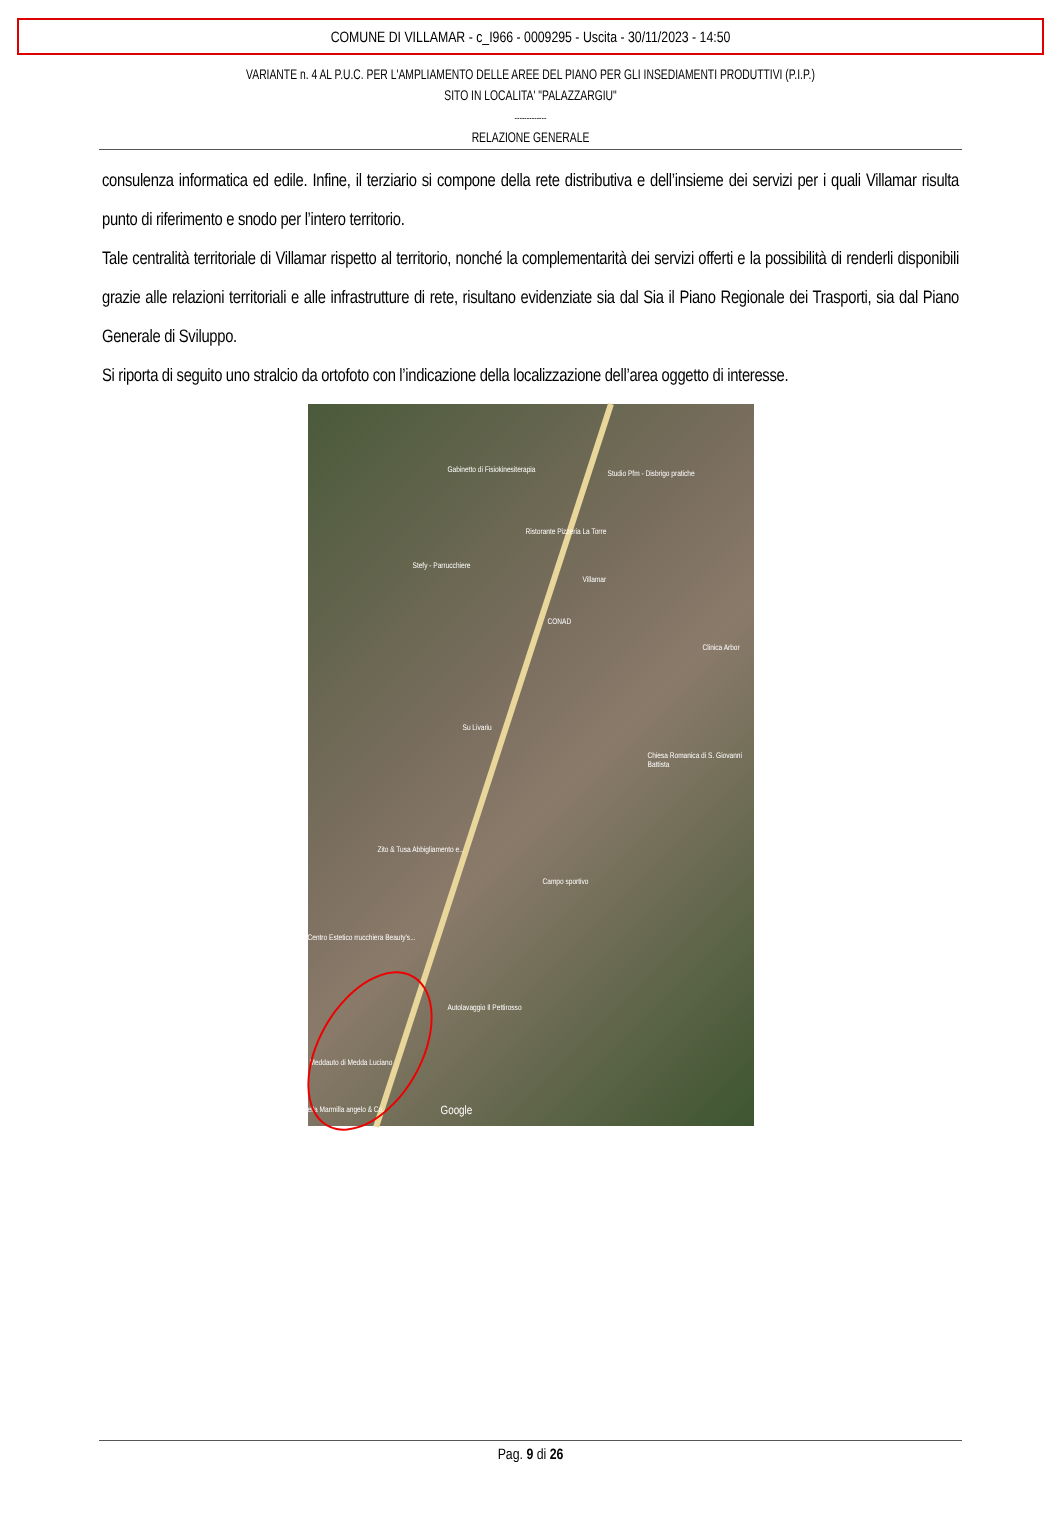COMUNE DI VILLAMAR - c_I966 - 0009295 - Uscita - 30/11/2023 - 14:50
VARIANTE n. 4 AL P.U.C. PER L'AMPLIAMENTO DELLE AREE DEL PIANO PER GLI INSEDIAMENTI PRODUTTIVI (P.I.P.)
SITO IN LOCALITA' "PALAZZARGIU"
-------------
RELAZIONE GENERALE
consulenza informatica ed edile. Infine, il terziario si compone della rete distributiva e dell’insieme dei servizi per i quali Villamar risulta punto di riferimento e snodo per l’intero territorio.
Tale centralità territoriale di Villamar rispetto al territorio, nonché la complementarità dei servizi offerti e la possibilità di renderli disponibili grazie alle relazioni territoriali e alle infrastrutture di rete, risultano evidenziate sia dal Sia il Piano Regionale dei Trasporti, sia dal Piano Generale di Sviluppo.
Si riporta di seguito uno stralcio da ortofoto con l’indicazione della localizzazione dell’area oggetto di interesse.
Gabinetto di Fisiokinesiterapia Studio Pfm - Disbrigo pratiche
Ristorante Pizzeria La Torre
Stefy - Parrucchiere
Villamar
CONAD
Clinica Arbor
Su Livariu
Chiesa Romanica di S. Giovanni Battista
Zito & Tusa Abbigliamento e...
Campo sportivo
Centro Estetico rrucchiera Beauty's...
Autolavaggio Il Pettirosso
Meddauto di Medda Luciano
ella Marmilla angelo & Co. Google
Pag. 9 di 26